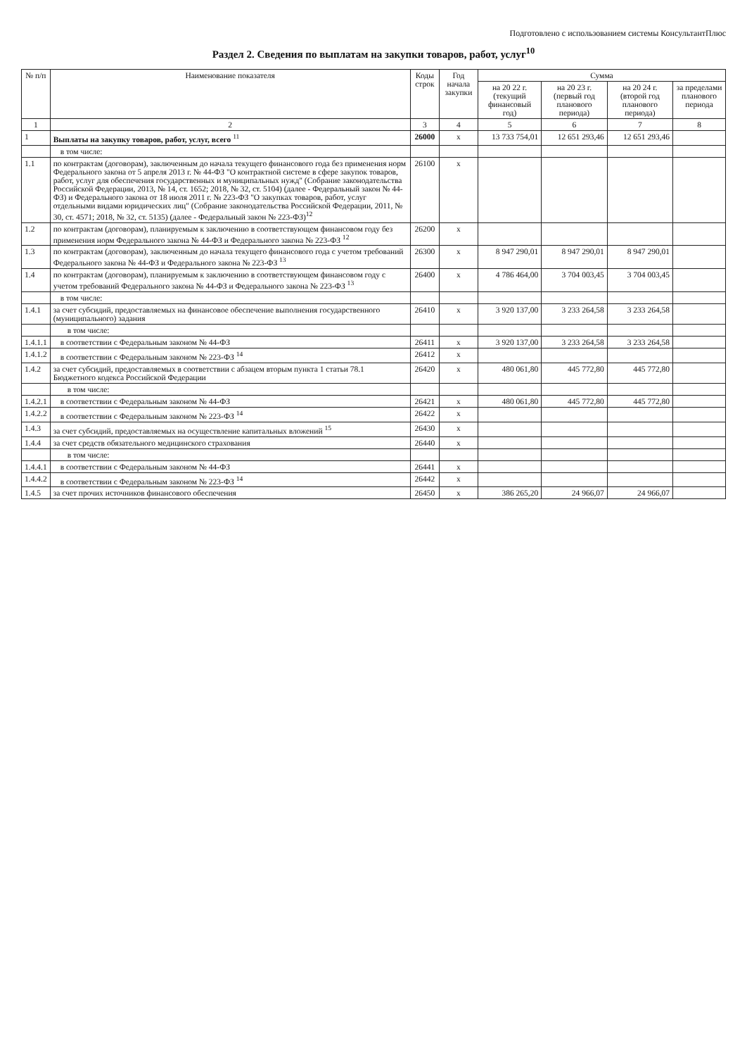Подготовлено с использованием системы КонсультантПлюс
Раздел 2. Сведения по выплатам на закупки товаров, работ, услуг<sup>10</sup>
| № п/п | Наименование показателя | Коды строк | Год начала закупки | Сумма | | | |
| --- | --- | --- | --- | --- | --- | --- | --- |
| | | | | на 20 22 г. (текущий финансовый год) | на 20 23 г. (первый год планового периода) | на 20 24 г. (второй год планового периода) | за пределами планового периода |
| 1 | 2 | 3 | 4 | 5 | 6 | 7 | 8 |
| 1 | Выплаты на закупку товаров, работ, услуг, всего <sup>11</sup> | 26000 | x | 13 733 754,01 | 12 651 293,46 | 12 651 293,46 | |
| | в том числе: | | | | | | |
| 1.1 | по контрактам (договорам), заключенным до начала текущего финансового года без применения норм Федерального закона от 5 апреля 2013 г. № 44-ФЗ "О контрактной системе в сфере закупок товаров, работ, услуг для обеспечения государственных и муниципальных нужд" (Собрание законодательства Российской Федерации, 2013, № 14, ст. 1652; 2018, № 32, ст. 5104) (далее - Федеральный закон № 44-ФЗ) и Федерального закона от 18 июля 2011 г. № 223-ФЗ "О закупках товаров, работ, услуг отдельными видами юридических лиц" (Собрание законодательства Российской Федерации, 2011, № 30, ст. 4571; 2018, № 32, ст. 5135) (далее - Федеральный закон № 223-ФЗ)<sup>12</sup> | 26100 | x | | | | |
| 1.2 | по контрактам (договорам), планируемым к заключению в соответствующем финансовом году без применения норм Федерального закона № 44-ФЗ и Федерального закона № 223-ФЗ <sup>12</sup> | 26200 | x | | | | |
| 1.3 | по контрактам (договорам), заключенным до начала текущего финансового года с учетом требований Федерального закона № 44-ФЗ и Федерального закона № 223-ФЗ <sup>13</sup> | 26300 | x | 8 947 290,01 | 8 947 290,01 | 8 947 290,01 | |
| 1.4 | по контрактам (договорам), планируемым к заключению в соответствующем финансовом году с учетом требований Федерального закона № 44-ФЗ и Федерального закона № 223-ФЗ <sup>13</sup> | 26400 | x | 4 786 464,00 | 3 704 003,45 | 3 704 003,45 | |
| | в том числе: | | | | | | |
| 1.4.1 | за счет субсидий, предоставляемых на финансовое обеспечение выполнения государственного (муниципального) задания | 26410 | x | 3 920 137,00 | 3 233 264,58 | 3 233 264,58 | |
| | в том числе: | | | | | | |
| 1.4.1.1 | в соответствии с Федеральным законом № 44-ФЗ | 26411 | x | 3 920 137,00 | 3 233 264,58 | 3 233 264,58 | |
| 1.4.1.2 | в соответствии с Федеральным законом № 223-ФЗ <sup>14</sup> | 26412 | x | | | | |
| 1.4.2 | за счет субсидий, предоставляемых в соответствии с абзацем вторым пункта 1 статьи 78.1 Бюджетного кодекса Российской Федерации | 26420 | x | 480 061,80 | 445 772,80 | 445 772,80 | |
| | в том числе: | | | | | | |
| 1.4.2.1 | в соответствии с Федеральным законом № 44-ФЗ | 26421 | x | 480 061,80 | 445 772,80 | 445 772,80 | |
| 1.4.2.2 | в соответствии с Федеральным законом № 223-ФЗ <sup>14</sup> | 26422 | x | | | | |
| 1.4.3 | за счет субсидий, предоставляемых на осуществление капитальных вложений <sup>15</sup> | 26430 | x | | | | |
| 1.4.4 | за счет средств обязательного медицинского страхования | 26440 | x | | | | |
| | в том числе: | | | | | | |
| 1.4.4.1 | в соответствии с Федеральным законом № 44-ФЗ | 26441 | x | | | | |
| 1.4.4.2 | в соответствии с Федеральным законом № 223-ФЗ <sup>14</sup> | 26442 | x | | | | |
| 1.4.5 | за счет прочих источников финансового обеспечения | 26450 | x | 386 265,20 | 24 966,07 | 24 966,07 | |